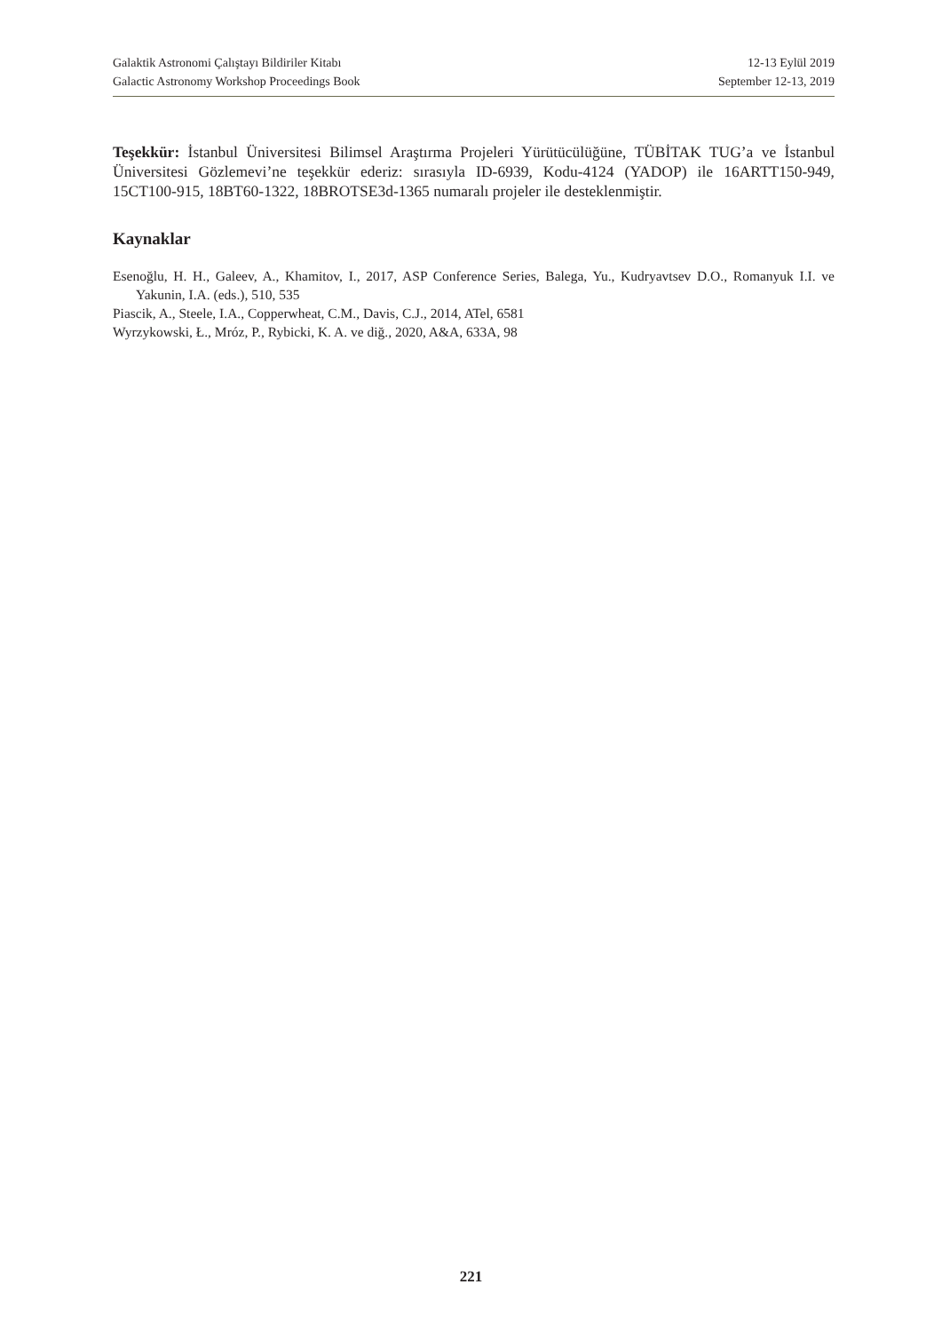Galaktik Astronomi Çalıştayı Bildiriler Kitabı 12-13 Eylül 2019
Galactic Astronomy Workshop Proceedings Book September 12-13, 2019
Teşekkür: İstanbul Üniversitesi Bilimsel Araştırma Projeleri Yürütücülüğüne, TÜBİTAK TUG’a ve İstanbul Üniversitesi Gözlemevi’ne teşekkür ederiz: sırasıyla ID-6939, Kodu-4124 (YADOP) ile 16ARTT150-949, 15CT100-915, 18BT60-1322, 18BROTSE3d-1365 numaralı projeler ile desteklenmiştir.
Kaynaklar
Esenoğlu, H. H., Galeev, A., Khamitov, I., 2017, ASP Conference Series, Balega, Yu., Kudryavtsev D.O., Romanyuk I.I. ve Yakunin, I.A. (eds.), 510, 535
Piascik, A., Steele, I.A., Copperwheat, C.M., Davis, C.J., 2014, ATel, 6581
Wyrzykowski, Ł., Mróz, P., Rybicki, K. A. ve diğ., 2020, A&A, 633A, 98
221